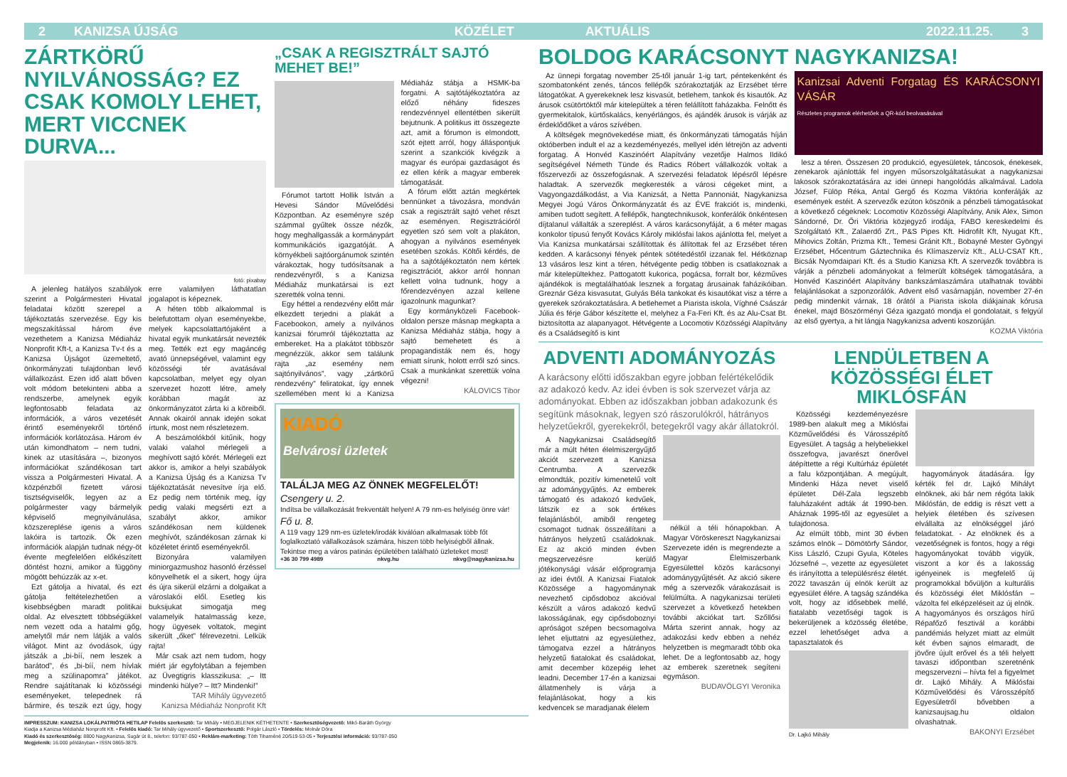2 KANIZSA ÚJSÁG KÖZÉLET AKTUÁLIS 2022.11.25. 3
ZÁRTKÖRŰ NYILVÁNOSSÁG? EZ CSAK KOMOLY LEHET, MERT VICCNEK DURVA...
fotó: pixabay
A jelenleg hatályos szabályok szerint a Polgármesteri Hivatal feladatai között szerepel a tájékoztatás szervezése. Egy kis megszakítással három éve vezethetem a Kanizsa Médiaház Nonprofit Kft-t, a Kanizsa Tv-t és a Kanizsa Újságot üzemeltető, önkormányzati tulajdonban levő vállalkozást. Ezen idő alatt bőven volt módom betekinteni abba a rendszerbe, amelynek egyik legfontosabb feladata az információk, a város vezetését érintő eseményekről történő információk korlátozása. Három év után kimondhatom – nem tudni, kinek az utasítására –, bizonyos információkat szándékosan tart vissza a Polgármesteri Hivatal. A közpénzből fizetett városi tisztségviselők, legyen az a polgármester vagy bármelyik képviselő megnyilvánulása, közszereplése igenis a város lakóira is tartozik. Ők ezen információk alapján tudnak négy-öt évente megfelelően előkészített döntést hozni, amikor a függöny mögött behúzzák az x-et.
Ezt gátolja a hivatal, és ezt gátolja feltételezhetően a kisebbségben maradt politikai oldal. Az elvesztett többségükkel nem vezett oda a hatalmi gőg, amelytől már nem látják a valós világot. Mint az óvodások, úgy játszák a „bi-bíí, nem leszek a barátod”, és „bi-bíí, nem hívlak meg a szülinapomra” játékot. Rendre sajátítanak ki közösségi eseményeket, telepednek rá bármire, és teszik ezt úgy, hogy erre valamilyen láthatatlan jogalapot is képeznek.
A héten több alkalommal is belefutottam olyan eseményekbe, melyek kapcsolattartójaként a hivatal egyik munkatársát nevezték meg. Tették ezt egy magáncég avató ünnepségével, valamint egy közösségi tér avatásával kapcsolatban, melyet egy olyan szervezet hozott létre, amely korábban magát az önkormányzatot zárta ki a köreiből. Annak okairól annak idején sokat írtunk, most nem részletezem.
A beszámolókból kitűnik, hogy valaki valahol mérlegeli a meghívott sajtó körét. Mérlegeli ezt akkor is, amikor a helyi szabályok a Kanizsa Újság és a Kanizsa Tv tájékoztatását nevesítve írja elő. Ez pedig nem történik meg, így pedig valaki megsérti ezt a szabályt akkor, amikor szándékosan nem küldenek meghívót, szándékosan zárnak ki közéletet érintő eseményekről.
Bizonyára valamilyen miniorgazmushoz hasonló érzéssel könyvelhetik el a sikert, hogy újra és újra sikerül elzárni a dolgaikat a városlakói elől. Esetleg kis buksijukat simogatja meg valamelyik hatalmasság keze, hogy ügyesek voltatok, megint sikerült „őket” félrevezetni. Lelkük rajta!
Már csak azt nem tudom, hogy miért jár egyfolytában a fejemben az Üvegtigris klasszikusa: „– Itt mindenki hülye? – Itt? Mindenki!”
TAR Mihály ügyvezető
Kanizsa Médiaház Nonprofit Kft
„CSAK A REGISZTRÁLT SAJTÓ MEHET BE!”
Fórumot tartott Hollik István a Hevesi Sándor Művelődési Központban. Az eseményre szép számmal gyűltek össze nézők, hogy meghallgassák a kormánypárt kommunikációs igazgatóját. A környékbeli sajtóorgánumok szintén várakoztak, hogy tudósítsanak a rendezvényről, s a Kanizsa Médiaház munkatársai is ezt szerették volna tenni.
Egy héttel a rendezvény előtt már elkezdett terjedni a plakát a Facebookon, amely a nyilvános kanizsai fórumról tájékoztatta az embereket. Ha a plakátot többször megnézzük, akkor sem találunk rajta „az esemény nem sajtónyilvános”, vagy „zártkörű rendezvény” feliratokat, így ennek szellemében ment ki a Kanizsa Médiaház stábja a HSMK-ba forgatni. A sajtótájékoztatóra az előző néhány fideszes rendezvénnyel ellentétben sikerült bejutnunk. A politikus itt összegezte azt, amit a fórumon is elmondott, szót ejtett arról, hogy álláspontjuk szerint a szankciók kivégzik a magyar és európai gazdaságot és ez ellen kérik a magyar emberek támogatását.
A fórum előtt aztán megkértek bennünket a távozásra, mondván csak a regisztrált sajtó vehet részt az eseményen. Regisztrációról egyetlen szó sem volt a plakáton, ahogyan a nyilvános események esetében szokás. Költői kérdés, de ha a sajtótájékoztatón nem kértek regisztrációt, akkor arról honnan kellett volna tudnunk, hogy a főrendezvényen azzal kellene igazolnunk magunkat?
Egy kormányközeli Facebook-oldalon persze másnap megkapta a Kanizsa Médiaház stábja, hogy a sajtó bemehetett és a propagandisták nem és, hogy emiatt sírunk, holott erről szó sincs. Csak a munkánkat szerettük volna végezni!
KÁLOVICS Tibor
KIADÓ
Belvárosi üzletek
TALÁLJA MEG AZ ÖNNEK MEGFELELŐT!
Csengery u. 2.
Indítsa be vállalkozását frekventált helyen! A 79 nm-es helyiség önre vár!
Fő u. 8.
A 119 vagy 129 nm-es üzletek/irodák kiválóan alkalmasak több főt foglalkoztató vállalkozások számára, hiszen több helyiségből állnak. Tekintse meg a város patinás épületében található üzleteket most!
+36 30 799 4989 nkvg.hu nkvg@nagykanizsa.hu
IMPRESSZUM: KANIZSA LOKÁLPATRIÓTA HETILAP Felelős szerkesztő: Tar Mihály • MEGJELENIK KÉTHETENTE • Szerkesztőségvezető: Mikó-Baráth György
Kiadja a Kanizsa Médiaház Nonprofit Kft. • Felelős kiadó: Tar Mihály ügyvezető • Sportszerkesztő: Polgár László • Tördelés: Molnár Dóra
Kiadó és szerkesztőség: 8800 Nagykanizsa, Sugár út 8., telefon: 93/787-050 • Reklám-marketing: Tóth Tihaméné 20/519-53-05 • Terjesztési információ: 93/787-050
Megjelenik: 16.000 példányban • ISSN 0865-3879.
BOLDOG KARÁCSONYT NAGYKANIZSA!
Az ünnepi forgatag november 25-től január 1-ig tart, péntekenként és szombatonként zenés, táncos fellépők szórakoztatják az Erzsébet térre látogatókat. A gyerekeknek lesz kisvasút, betlehem, tankok és kisautók. Az árusok csütörtöktől már kitelepültek a téren felállított faházakba. Felnőtt és gyermekitalok, kürtőskalács, kenyérlángos, és ajándék árusok is várják az érdeklődőket a város szívében.
A költségek megnövekedése miatt, és önkormányzati támogatás híján októberben indult el az a kezdeményezés, mellyel idén létrejön az adventi forgatag. A Honvéd Kaszinóért Alapítvány vezetője Halmos Ildikó segítségével Németh Tünde és Radics Róbert vállalkozók voltak a főszervezői az összefogásnak. A szervezési feladatok lépésről lépésre haladtak. A szervezők megkeresték a városi cégeket mint, a Vagyongazdálkodást, a Via Kanizsát, a Netta Pannoniát, Nagykanizsa Megyei Jogú Város Önkormányzatát és az ÉVE frakciót is, mindenki, amiben tudott segített. A fellépők, hangtechnikusok, konferálók önkéntesen díjtalanul vállalták a szereplést. A város karácsonyfáját, a 6 méter magas konkolor típusú fenyőt Kovács Károly miklósfai lakos ajánlotta fel, melyet a Via Kanizsa munkatársai szállítottak és állítottak fel az Erzsébet téren kedden. A karácsonyi fények péntek sötétedéstől izzanak fel. Hétköznap 13 vásáros lesz kint a téren, hétvégente pedig többen is csatlakoznak a már kitelepültekhez. Pattogatott kukorica, pogácsa, forralt bor, kézműves ajándékok is megtalálhatóak lesznek a forgatag árusainak faházikóiban. Greznár Géza kisvasutat, Gulyás Béla tankokat és kisautókat visz a térre a gyerekek szórakoztatására. A betlehemet a Piarista iskola, Víghné Császár Júlia és férje Gábor készítette el, melyhez a Fa-Feri Kft. és az Alu-Csat Bt. biztosította az alapanyagot. Hétvégente a Locomotiv Közösségi Alapítvány és a Családsegítő is kint
Kanizsai Adventi Forgatag ÉS KARÁCSONYI VÁSÁR
Részletes programok elérhetőek a QR-kód beolvasásával
lesz a téren. Összesen 20 produkció, egyesületek, táncosok, énekesek, zenekarok ajánlották fel ingyen műsorszolgáltatásukat a nagykanizsai lakosok szórakoztatására az idei ünnepi hangolódás alkalmával. Ladola József, Fülöp Réka, Antal Gergő és Kozma Viktória konferálják az események estéit. A szervezők ezúton köszönik a pénzbeli támogatásokat a következő cégeknek: Locomotiv Közösségi Alapítvány, Anik Alex, Simon Sándorné, Dr. Őri Viktória közjegyző irodája, FABO kereskedelmi és Szolgáltató Kft., Zalaerdő Zrt., P&S Pipes Kft. Hidrofilt Kft, Nyugat Kft., Mihovics Zoltán, Prizma Kft., Temesi Gránit Kft., Bobayné Mester Gyöngyi Erzsébet, Hőcentrum Gáztechnika és Klímaszervíz Kft., ALU-CSAT Kft., Bicsák Nyomdaipari Kft. és a Studio Kanizsa Kft. A szervezők továbbra is várják a pénzbeli adományokat a felmerült költségek támogatására, a Honvéd Kaszinóért Alapítvány bankszámlaszámára utalhatnak további felajánlásokat a szponzorálók. Advent első vasárnapján, november 27-én pedig mindenkit várnak, 18 órától a Piarista iskola diákjainak kórusa énekel, majd Böszörményi Géza igazgató mondja el gondolatait, s felgyúl az első gyertya, a hit lángja Nagykanizsa adventi koszorúján.
KOZMA Viktória
ADVENTI ADOMÁNYOZÁS
A karácsony előtti időszakban egyre jobban felértékelődik az adakozó kedv. Az idei évben is sok szervezet várja az adományokat. Ebben az időszakban jobban adakozunk és segítünk másoknak, legyen szó rászorulókról, hátrányos helyzetűekről, gyerekekről, betegekről vagy akár állatokról.
A Nagykanizsai Családsegítő már a múlt héten élelmiszergyűjtő akciót szervezett a Kanizsa Centrumba. A szervezők elmondták, pozitív kimenetelű volt az adománygyűjtés. Az emberek támogató és adakozó kedvűek, látszik ez a sok értékes felajánlásból, amiből rengeteg csomagot tudnak összeállítani a hátrányos helyzetű családoknak. Ez az akció minden évben megszervezésre kerülő jótékonysági vásár előprogramja az idei évtől. A Kanizsai Fiatalok Közössége a hagyománynak nevezhető cipősdoboz akcióval készült a város adakozó kedvű lakosságának, egy cipősdoboznyi apróságot szépen becsomagolva lehet eljuttatni az egyesülethez, támogatva ezzel a hátrányos helyzetű fiatalokat és családokat, amit december közepéig lehet leadni. December 17-én a kanizsai állatmenhely is várja a felajánlásokat, hogy a kis kedvencek se maradjanak élelem
nélkül a téli hónapokban. A Magyar Vöröskereszt Nagykanizsai Szervezete idén is megrendezte a Magyar Élelmiszerbank Egyesülettel közös karácsonyi adománygyűjtését. Az akció sikere még a szervezők várakozásait is felülmúlta. A nagykanizsai területi szervezet a következő hetekben további akciókat tart. Szőllősi Márta szerint annak, hogy az adakozási kedv ebben a nehéz helyzetben is megmaradt több oka lehet. De a legfontosabb az, hogy az emberek szeretnek segíteni egymáson.
BUDAVÖLGYI Veronika
LENDÜLETBEN A KÖZÖSSÉGI ÉLET MIKLÓSFÁN
Közösségi kezdeményezésre 1989-ben alakult meg a Miklósfai Közművelődési és Városszépítő Egyesület. A tagság a helybeliekkel összefogva, javarészt önerővel átépíttette a régi Kultúrház épületét a falu központjában. A megújult, Mindenki Háza nevet viselő épületet Dél-Zala legszebb faluházaként adták át 1990-ben. Aháznak 1995-től az egyesület a tulajdonosa.
Az elmúlt több, mint 30 évben számos elnök – Dömötörfy Sándor, Kiss László, Czupi Gyula, Köteles Józsefné –, vezette az egyesületet és irányította a településrész életét. 2022 tavaszán új elnök került az egyesület élére. A tagság szándéka volt, hogy az idősebbek mellé, fiatalabb vezetőségi tagok is bekerüljenek a közösség életébe, ezzel lehetőséget adva a tapasztalatok és
Dr. Lajkó Mihály
hagyományok átadására. Így kérték fel dr. Lajkó Mihályt elnöknek, aki bár nem régóta lakik Miklósfán, de eddig is részt vett a helyiek életében és szívesen elvállalta az elnökséggel járó feladatokat. - Az elnöknek és a vezetőségnek is fontos, hogy a régi hagyományokat tovább vigyük, viszont a kor és a lakosság igényeinek is megfelelő új programokkal bővüljön a kulturális és közösségi élet Miklósfán – vázolta fel elképzeléseit az új elnök. A hagyományos és országos hírű Répafőző fesztivál a korábbi pandémiás helyzet miatt az elmúlt két évben sajnos elmaradt, de jövőre újult erővel és a téli helyett tavaszi időpontban szeretnénk megszervezni – hívta fel a figyelmet dr. Lajkó Mihály. A Miklósfai Közművelődési és Városszépítő Egyesületről bővebben a kanizsaujsag.hu oldalon olvashatnak.
BAKONYI Erzsébet